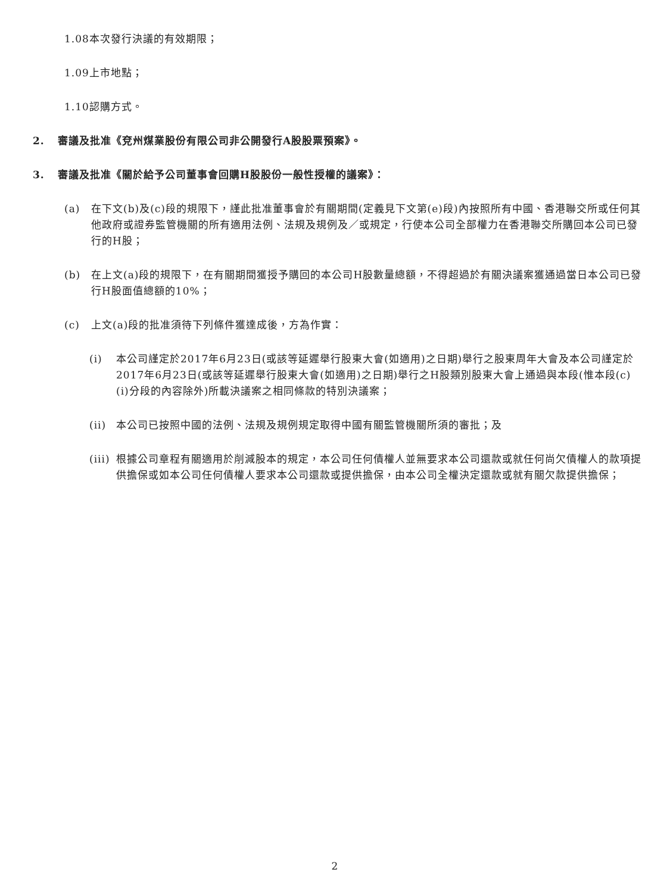1.08本次發行決議的有效期限；
1.09上市地點；
1.10認購方式。
2. 審議及批准《兗州煤業股份有限公司非公開發行A股股票預案》。
3. 審議及批准《關於給予公司董事會回購H股股份一般性授權的議案》：
(a) 在下文(b)及(c)段的規限下，謹此批准董事會於有關期間(定義見下文第(e)段)內按照所有中國、香港聯交所或任何其他政府或證券監管機關的所有適用法例、法規及規例及／或規定，行使本公司全部權力在香港聯交所購回本公司已發行的H股；
(b) 在上文(a)段的規限下，在有關期間獲授予購回的本公司H股數量總額，不得超過於有關決議案獲通過當日本公司已發行H股面值總額的10%；
(c) 上文(a)段的批准須待下列條件獲達成後，方為作實：
(i) 本公司謹定於2017年6月23日(或該等延遲舉行股東大會(如適用)之日期)舉行之股東周年大會及本公司謹定於2017年6月23日(或該等延遲舉行股東大會(如適用)之日期)舉行之H股類別股東大會上通過與本段(惟本段(c)(i)分段的內容除外)所載決議案之相同條款的特別決議案；
(ii) 本公司已按照中國的法例、法規及規例規定取得中國有關監管機關所須的審批；及
(iii) 根據公司章程有關適用於削減股本的規定，本公司任何債權人並無要求本公司還款或就任何尚欠債權人的款項提供擔保或如本公司任何債權人要求本公司還款或提供擔保，由本公司全權決定還款或就有關欠款提供擔保；
2